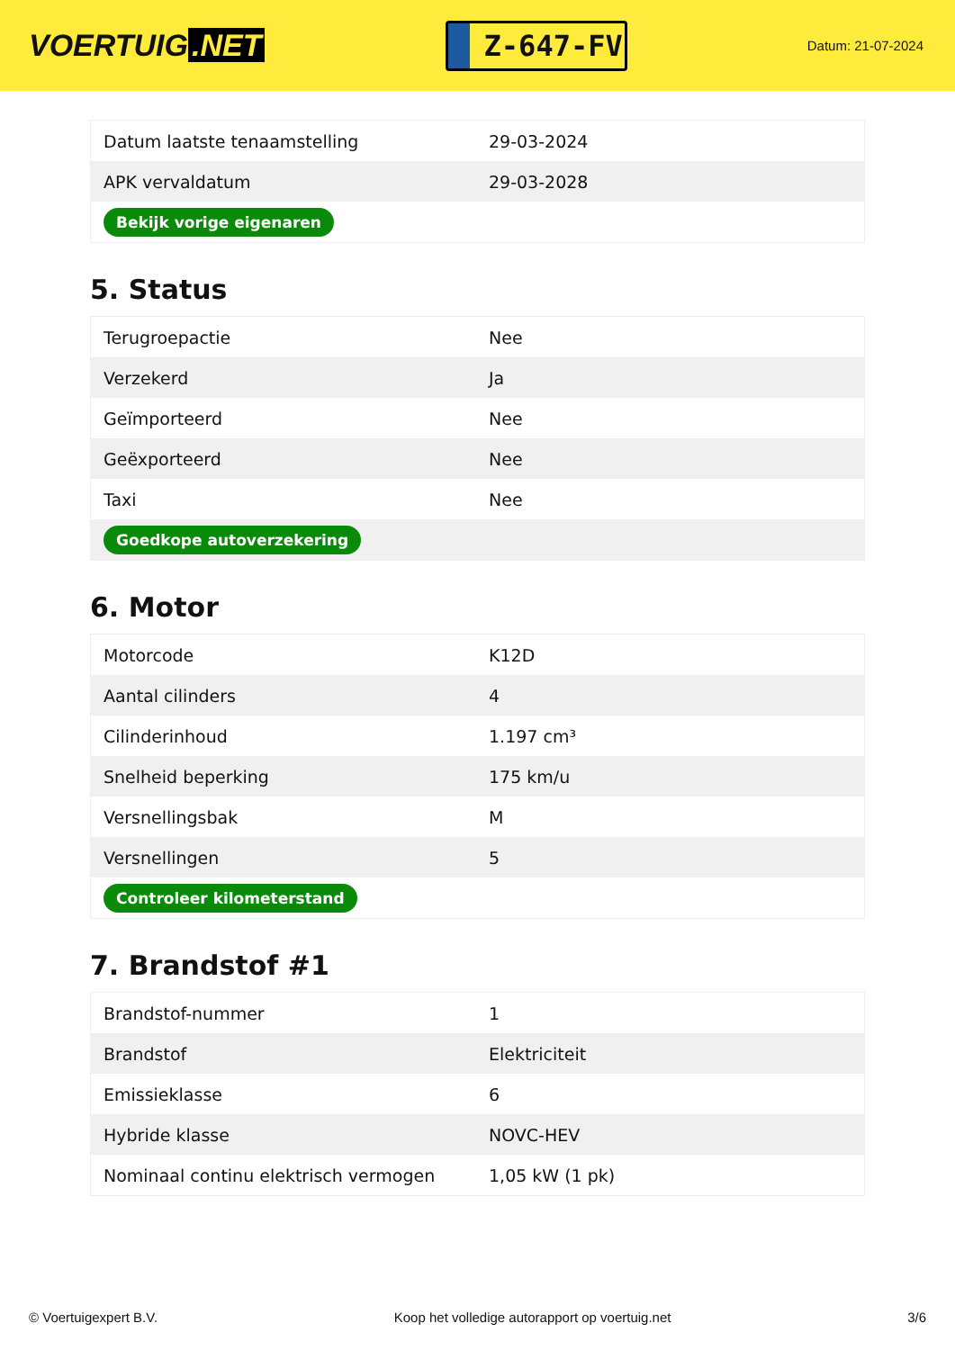VOERTUIG.NET
Z-647-FV
Datum: 21-07-2024
| Datum laatste tenaamstelling | 29-03-2024 |
| APK vervaldatum | 29-03-2028 |
| Bekijk vorige eigenaren | |
5. Status
| Terugroepactie | Nee |
| Verzekerd | Ja |
| Geïmporteerd | Nee |
| Geëxporteerd | Nee |
| Taxi | Nee |
| Goedkope autoverzekering | |
6. Motor
| Motorcode | K12D |
| Aantal cilinders | 4 |
| Cilinderinhoud | 1.197 cm³ |
| Snelheid beperking | 175 km/u |
| Versnellingsbak | M |
| Versnellingen | 5 |
| Controleer kilometerstand | |
7. Brandstof #1
| Brandstof-nummer | 1 |
| Brandstof | Elektriciteit |
| Emissieklasse | 6 |
| Hybride klasse | NOVC-HEV |
| Nominaal continu elektrisch vermogen | 1,05 kW (1 pk) |
© Voertuigexpert B.V. Koop het volledige autorapport op voertuig.net 3/6